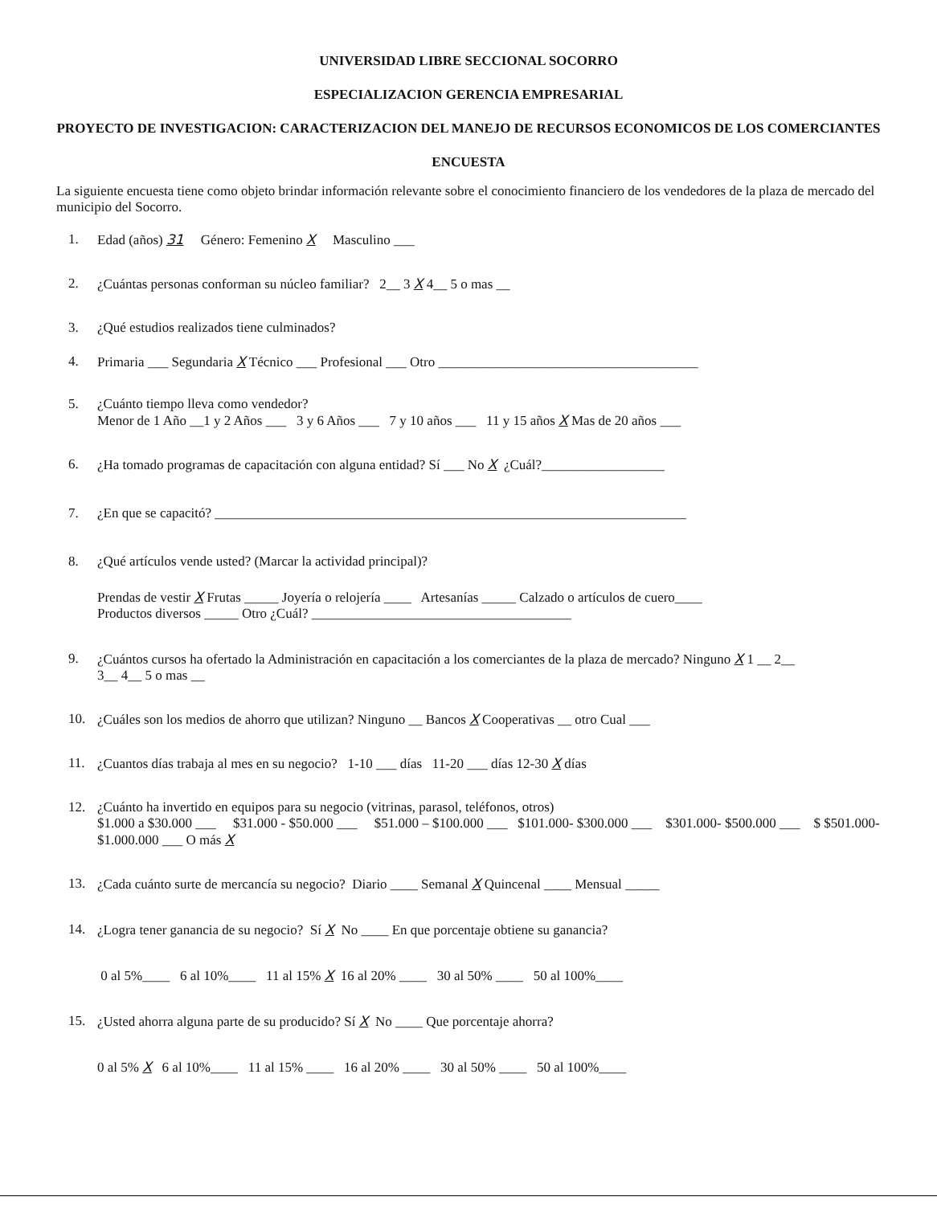UNIVERSIDAD LIBRE SECCIONAL SOCORRO
ESPECIALIZACION GERENCIA EMPRESARIAL
PROYECTO DE INVESTIGACION: CARACTERIZACION DEL MANEJO DE RECURSOS ECONOMICOS DE LOS COMERCIANTES
ENCUESTA
La siguiente encuesta tiene como objeto brindar información relevante sobre el conocimiento financiero de los vendedores de la plaza de mercado del municipio del Socorro.
1. Edad (años) 31 Género: Femenino X Masculino ___
2. ¿Cuántas personas conforman su núcleo familiar? 2__ 3 X 4__ 5 o mas __
3. ¿Qué estudios realizados tiene culminados?
4. Primaria ___ Segundaria X Técnico ___ Profesional ___ Otro ______________________________________
5. ¿Cuánto tiempo lleva como vendedor?
Menor de 1 Año __1 y 2 Años ___ 3 y 6 Años ___ 7 y 10 años ___ 11 y 15 años X Mas de 20 años ___
6. ¿Ha tomado programas de capacitación con alguna entidad? Sí ___ No X ¿Cuál?__________________
7. ¿En que se capacitó? _____________________________________________________________________
8. ¿Qué artículos vende usted? (Marcar la actividad principal)?
Prendas de vestir X Frutas _____ Joyería o relojería ____ Artesanías _____ Calzado o artículos de cuero____
Productos diversos _____ Otro ¿Cuál? ______________________________________
9. ¿Cuántos cursos ha ofertado la Administración en capacitación a los comerciantes de la plaza de mercado? Ninguno X 1 __ 2__
3__ 4__ 5 o mas __
10. ¿Cuáles son los medios de ahorro que utilizan? Ninguno __ Bancos X Cooperativas __ otro Cual ___
11. ¿Cuantos días trabaja al mes en su negocio? 1-10 ___ días 11-20 ___ días 12-30 X días
12. ¿Cuánto ha invertido en equipos para su negocio (vitrinas, parasol, teléfonos, otros)
$1.000 a $30.000 ___ $31.000 - $50.000 ___ $51.000 – $100.000 ___ $101.000- $300.000 ___ $301.000- $500.000 ___ $ $501.000- $1.000.000 ___ O más X
13. ¿Cada cuánto surte de mercancía su negocio? Diario ____ Semanal X Quincenal ____ Mensual _____
14. ¿Logra tener ganancia de su negocio? Sí X No ____ En que porcentaje obtiene su ganancia?
0 al 5%____ 6 al 10%____ 11 al 15% X 16 al 20% ____ 30 al 50% ____ 50 al 100%____
15. ¿Usted ahorra alguna parte de su producido? Sí X No ____ Que porcentaje ahorra?
0 al 5% X 6 al 10%____ 11 al 15% ____ 16 al 20% ____ 30 al 50% ____ 50 al 100%____